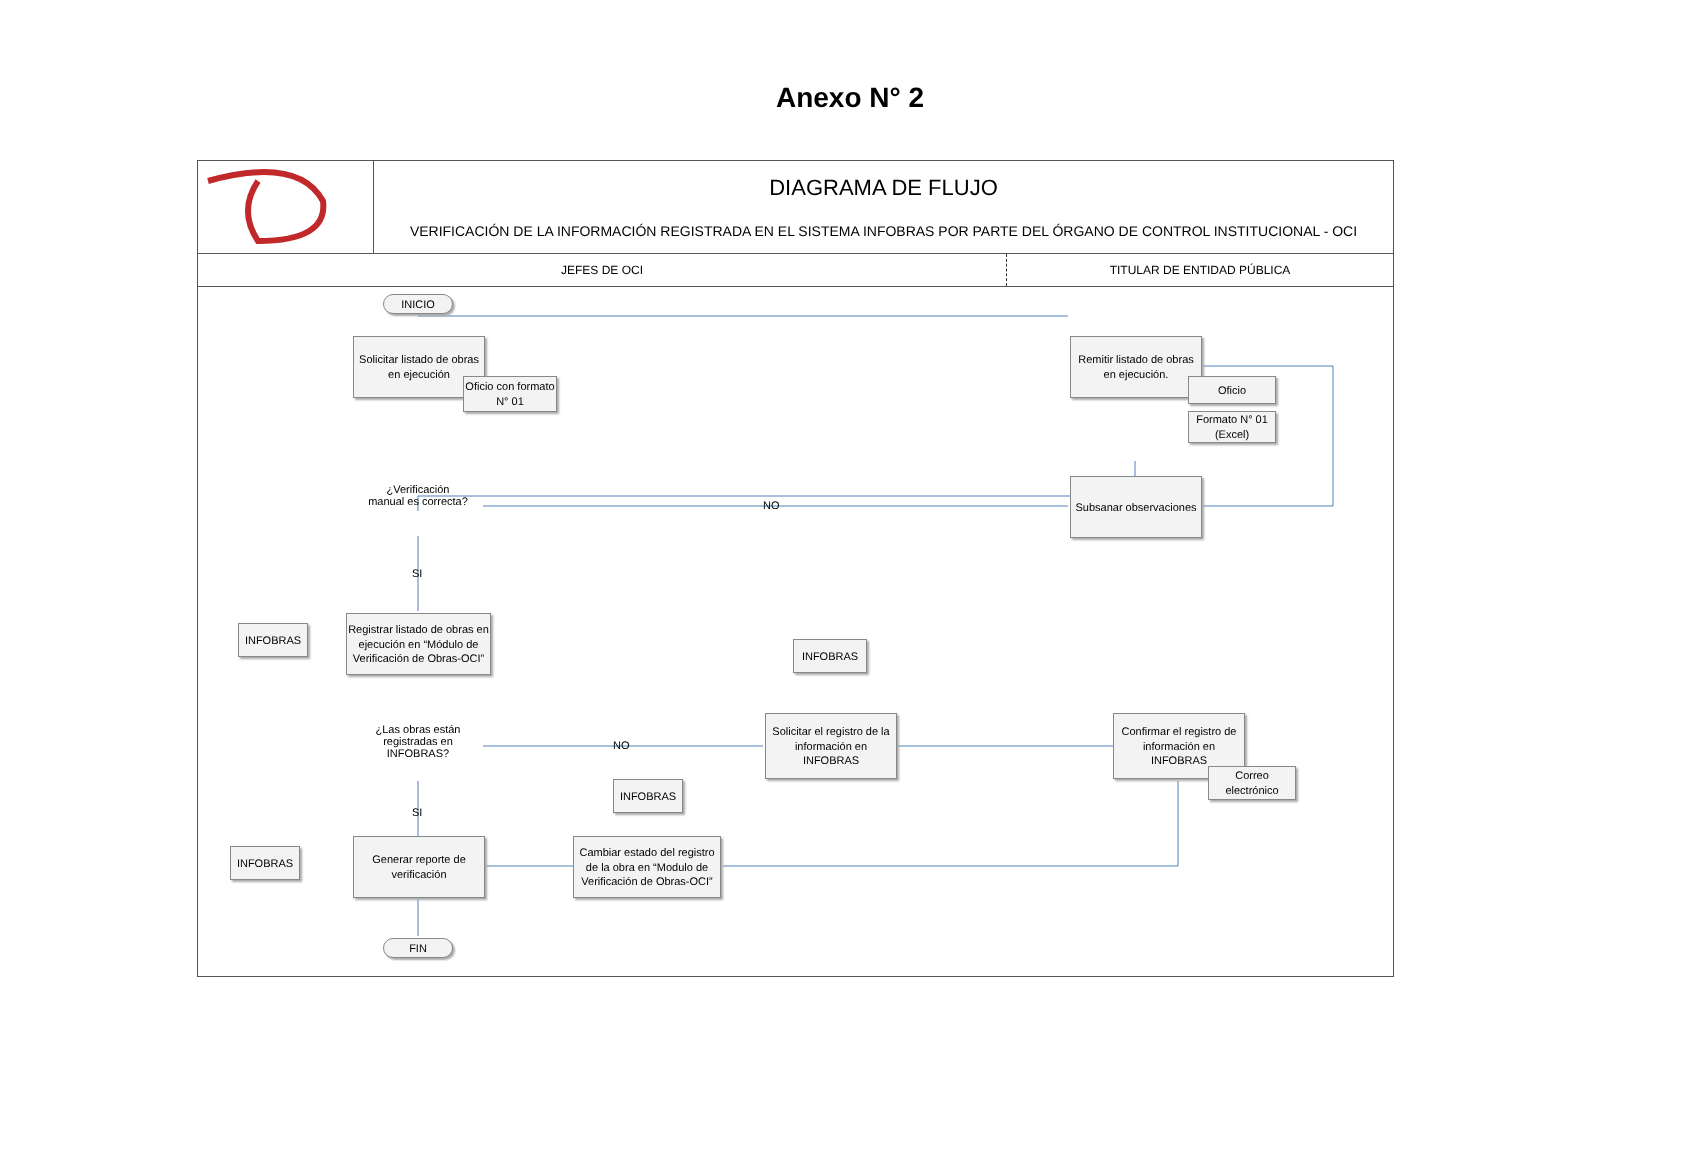Anexo N° 2
DIAGRAMA DE FLUJO
VERIFICACIÓN DE LA INFORMACIÓN REGISTRADA EN EL SISTEMA INFOBRAS POR PARTE DEL ÓRGANO DE CONTROL INSTITUCIONAL - OCI
JEFES DE OCI TITULAR DE ENTIDAD PÚBLICA
INICIO
Solicitar listado de obras en ejecución
Oficio con formato N° 01
Remitir listado de obras en ejecución.
Oficio
Formato N° 01 (Excel)
¿Verificación manual es correcta?
NO
Subsanar observaciones
SI
INFOBRAS
Registrar listado de obras en ejecución en “Módulo de Verificación de Obras-OCI”
INFOBRAS
¿Las obras están registradas en INFOBRAS?
NO
Solicitar el registro de la información en INFOBRAS
Confirmar el registro de información en INFOBRAS
Correo electrónico
SI
INFOBRAS
INFOBRAS
Generar reporte de verificación
Cambiar estado del registro de la obra en “Modulo de Verificación de Obras-OCI”
FIN